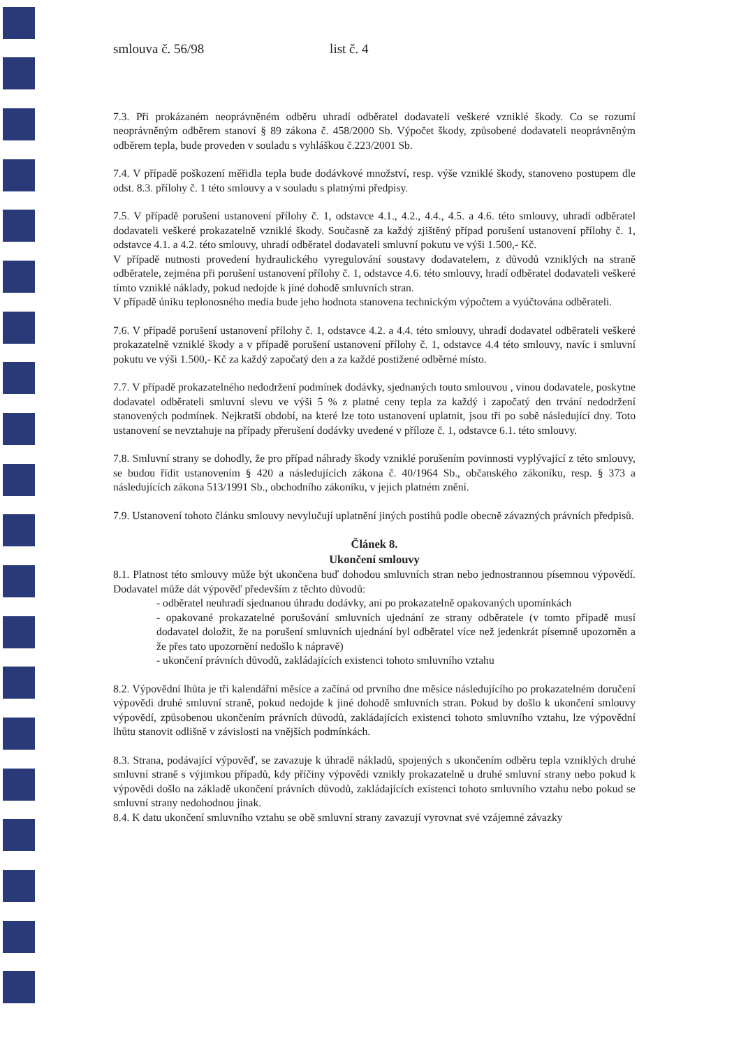smlouva č. 56/98 list č. 4
7.3. Při prokázaném neoprávněném odběru uhradí odběratel dodavateli veškeré vzniklé škody. Co se rozumí neoprávněným odběrem stanoví § 89 zákona č. 458/2000 Sb. Výpočet škody, způsobené dodavateli neoprávněným odběrem tepla, bude proveden v souladu s vyhláškou č.223/2001 Sb.
7.4. V případě poškození měřidla tepla bude dodávkové množství, resp. výše vzniklé škody, stanoveno postupem dle odst. 8.3. přílohy č. 1 této smlouvy a v souladu s platnými předpisy.
7.5. V případě porušení ustanovení přílohy č. 1, odstavce 4.1., 4.2., 4.4., 4.5. a 4.6. této smlouvy, uhradí odběratel dodavateli veškeré prokazatelně vzniklé škody. Současně za každý zjištěný případ porušení ustanovení přílohy č. 1, odstavce 4.1. a 4.2. této smlouvy, uhradí odběratel dodavateli smluvní pokutu ve výši 1.500,- Kč.
V případě nutnosti provedení hydraulického vyregulování soustavy dodavatelem, z důvodů vzniklých na straně odběratele, zejména při porušení ustanovení přílohy č. 1, odstavce 4.6. této smlouvy, hradí odběratel dodavateli veškeré tímto vzniklé náklady, pokud nedojde k jiné dohodě smluvních stran.
V případě úniku teplonosného media bude jeho hodnota stanovena technickým výpočtem a vyúčtována odběrateli.
7.6. V případě porušení ustanovení přílohy č. 1, odstavce 4.2. a 4.4. této smlouvy, uhradí dodavatel odběrateli veškeré prokazatelně vzniklé škody a v případě porušení ustanovení přílohy č. 1, odstavce 4.4 této smlouvy, navíc i smluvní pokutu ve výši 1.500,- Kč za každý započatý den a za každé postižené odběrné místo.
7.7. V případě prokazatelného nedodržení podmínek dodávky, sjednaných touto smlouvou , vinou dodavatele, poskytne dodavatel odběrateli smluvní slevu ve výši 5 % z platné ceny tepla za každý i započatý den trvání nedodržení stanovených podmínek. Nejkratší období, na které lze toto ustanovení uplatnit, jsou tři po sobě následující dny. Toto ustanovení se nevztahuje na případy přerušení dodávky uvedené v příloze č. 1, odstavce 6.1. této smlouvy.
7.8. Smluvní strany se dohodly, že pro případ náhrady škody vzniklé porušením povinnosti vyplývající z této smlouvy, se budou řídit ustanovením § 420 a následujících zákona č. 40/1964 Sb., občanského zákoníku, resp. § 373 a následujících zákona 513/1991 Sb., obchodního zákoníku, v jejich platném znění.
7.9. Ustanovení tohoto článku smlouvy nevylučují uplatnění jiných postihů podle obecně závazných právních předpisů.
Článek 8.
Ukončení smlouvy
8.1. Platnost této smlouvy může být ukončena buď dohodou smluvních stran nebo jednostrannou písemnou výpovědí. Dodavatel může dát výpověď především z těchto důvodů:
- odběratel neuhradí sjednanou úhradu dodávky, ani po prokazatelně opakovaných upomínkách
- opakované prokazatelné porušování smluvních ujednání ze strany odběratele (v tomto případě musí dodavatel doložit, že na porušení smluvních ujednání byl odběratel více než jedenkrát písemně upozorněn a že přes tato upozornění nedošlo k nápravě)
- ukončení právních důvodů, zakládajících existenci tohoto smluvního vztahu
8.2. Výpovědní lhůta je tři kalendářní měsíce a začíná od prvního dne měsíce následujícího po prokazatelném doručení výpovědi druhé smluvní straně, pokud nedojde k jiné dohodě smluvních stran. Pokud by došlo k ukončení smlouvy výpovědí, způsobenou ukončením právních důvodů, zakládajících existenci tohoto smluvního vztahu, lze výpovědní lhůtu stanovit odlišně v závislosti na vnějších podmínkách.
8.3. Strana, podávající výpověď, se zavazuje k úhradě nákladů, spojených s ukončením odběru tepla vzniklých druhé smluvní straně s výjimkou případů, kdy příčiny výpovědi vznikly prokazatelně u druhé smluvní strany nebo pokud k výpovědi došlo na základě ukončení právních důvodů, zakládajících existenci tohoto smluvního vztahu nebo pokud se smluvní strany nedohodnou jinak.
8.4. K datu ukončení smluvního vztahu se obě smluvní strany zavazují vyrovnat své vzájemné závazky